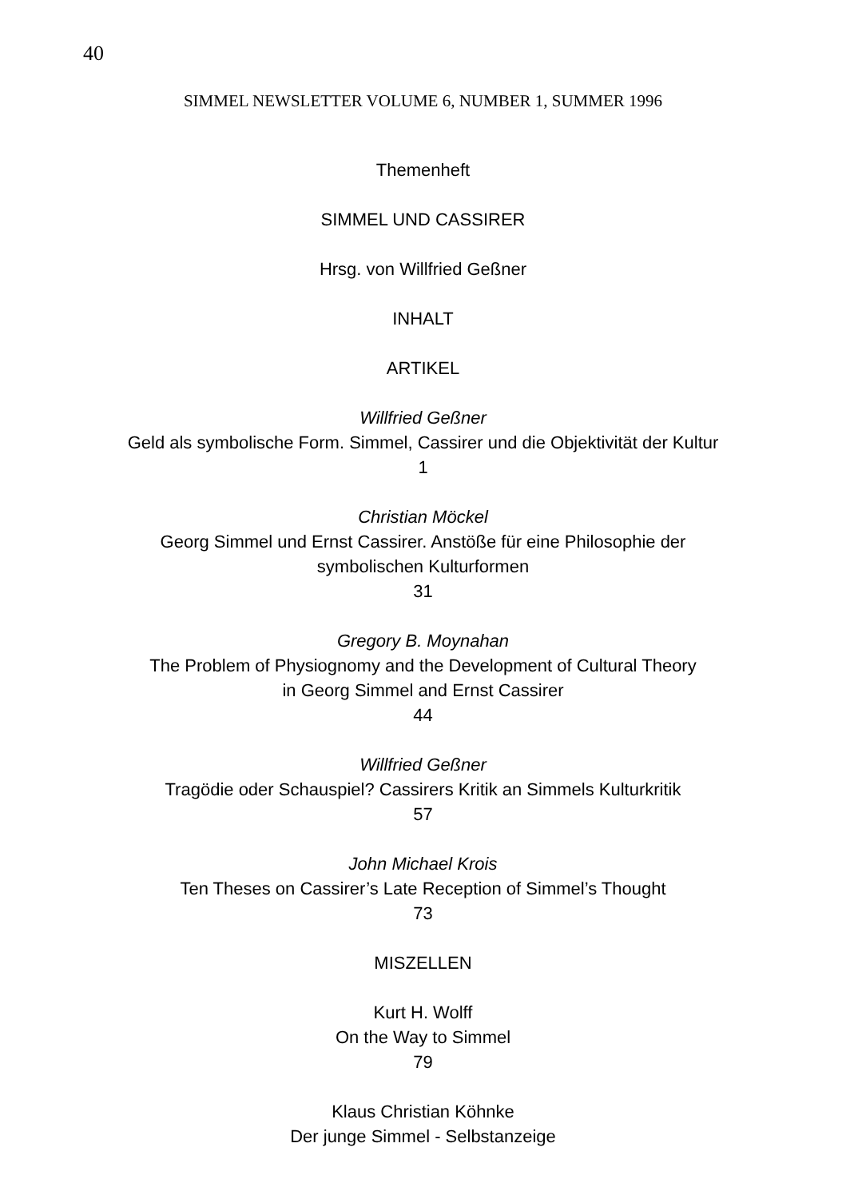40
SIMMEL NEWSLETTER VOLUME 6, NUMBER 1, SUMMER 1996
Themenheft
SIMMEL UND CASSIRER
Hrsg. von Willfried Geßner
INHALT
ARTIKEL
Willfried Geßner
Geld als symbolische Form. Simmel, Cassirer und die Objektivität der Kultur
1
Christian Möckel
Georg Simmel und Ernst Cassirer. Anstöße für eine Philosophie der
symbolischen Kulturformen
31
Gregory B. Moynahan
The Problem of Physiognomy and the Development of Cultural Theory
in Georg Simmel and Ernst Cassirer
44
Willfried Geßner
Tragödie oder Schauspiel? Cassirers Kritik an Simmels Kulturkritik
57
John Michael Krois
Ten Theses on Cassirer’s Late Reception of Simmel’s Thought
73
MISZELLEN
Kurt H. Wolff
On the Way to Simmel
79
Klaus Christian Köhnke
Der junge Simmel - Selbstanzeige